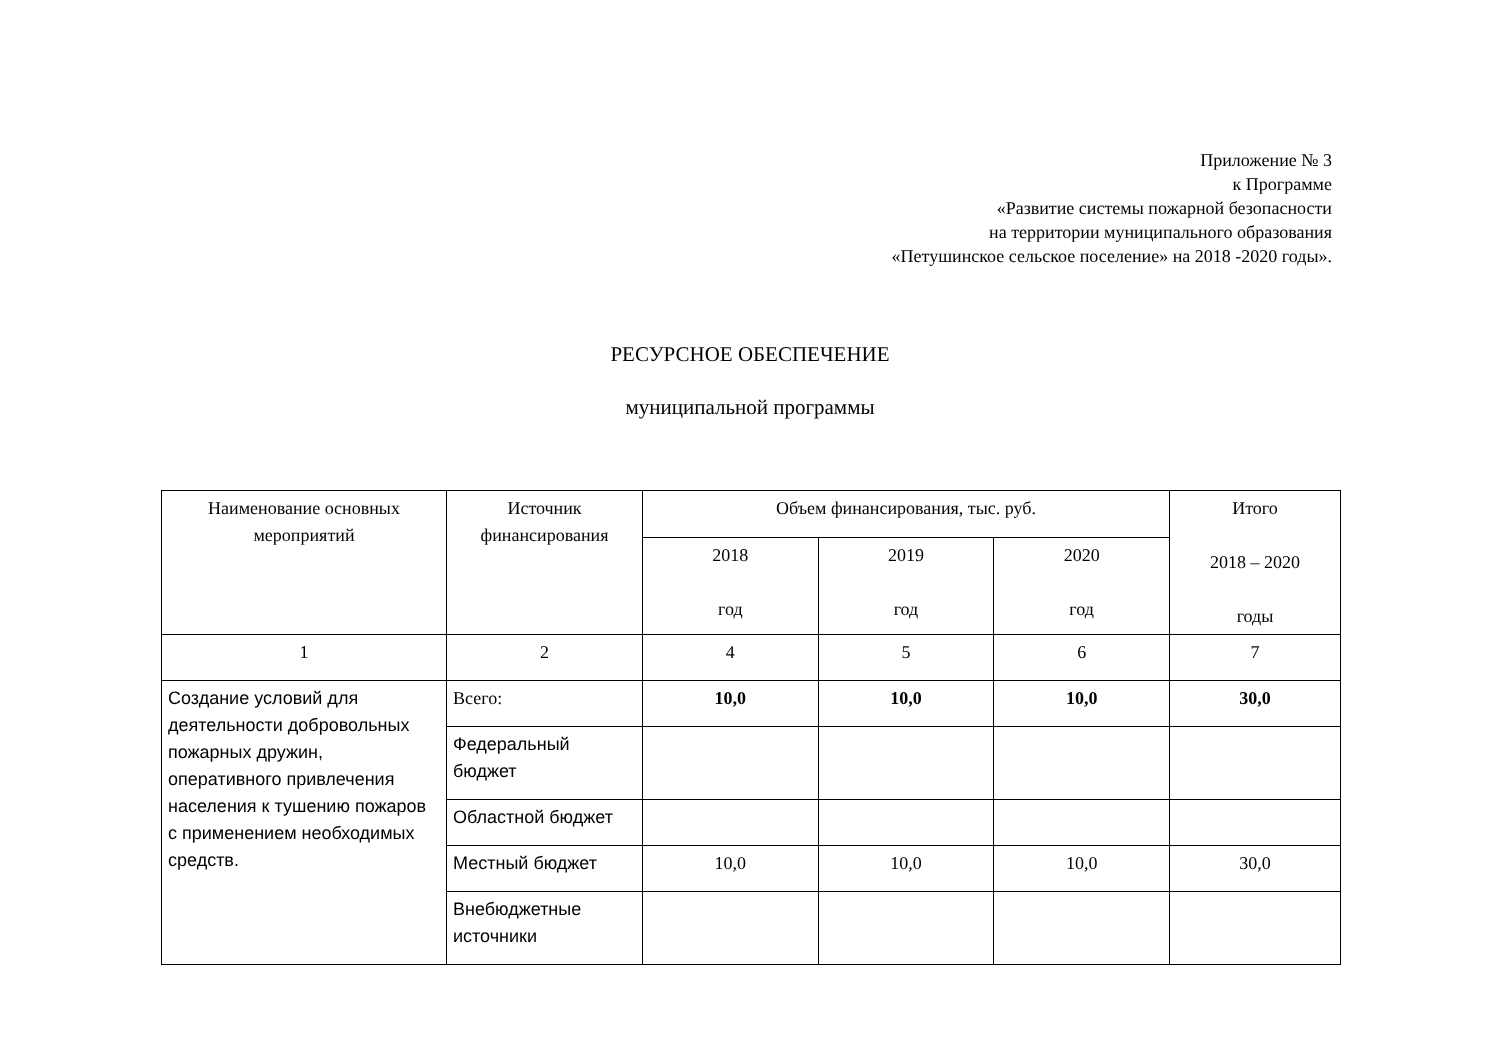Приложение № 3
к Программе
«Развитие системы пожарной безопасности
на территории муниципального образования
«Петушинское сельское поселение» на 2018 -2020 годы».
РЕСУРСНОЕ ОБЕСПЕЧЕНИЕ
муниципальной программы
| Наименование основных мероприятий | Источник финансирования | Объем финансирования, тыс. руб. | | | Итого 2018 – 2020 годы |
| --- | --- | --- | --- | --- | --- |
| | | 2018 год | 2019 год | 2020 год | |
| 1 | 2 | 4 | 5 | 6 | 7 |
| Создание условий для деятельности добровольных пожарных дружин, оперативного привлечения населения к тушению пожаров с применением необходимых средств. | Всего: | 10,0 | 10,0 | 10,0 | 30,0 |
| | Федеральный бюджет | | | | |
| | Областной бюджет | | | | |
| | Местный бюджет | 10,0 | 10,0 | 10,0 | 30,0 |
| | Внебюджетные источники | | | | |